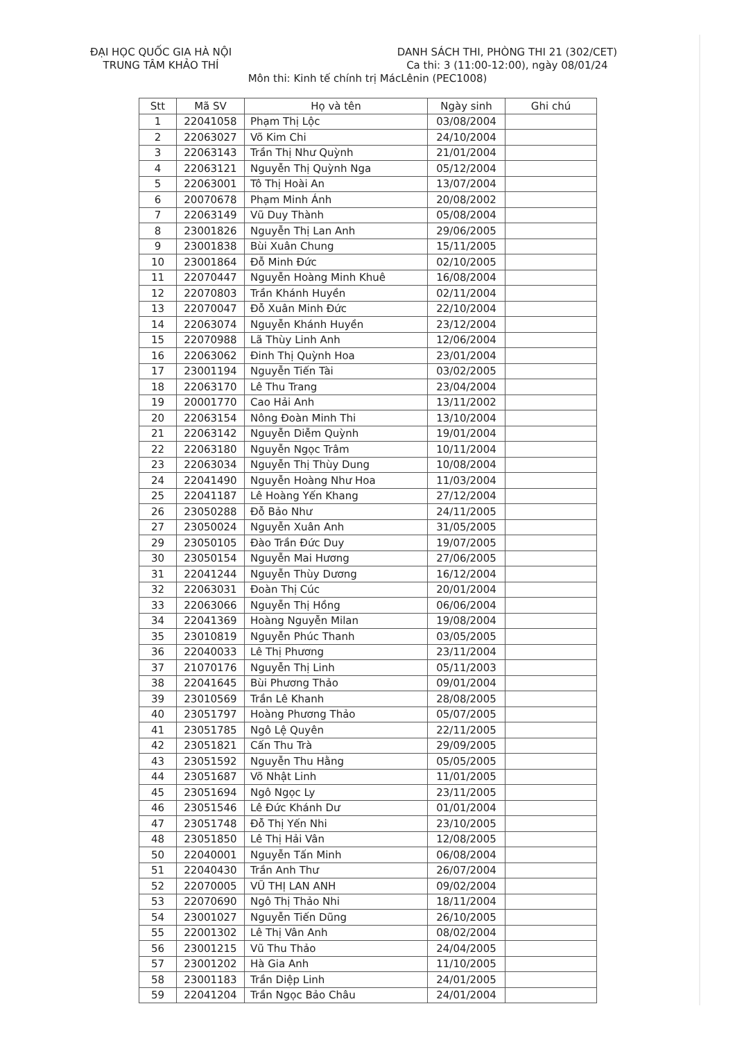ĐẠI HỌC QUỐC GIA HÀ NỘI
TRUNG TÂM KHẢO THÍ
DANH SÁCH THI, PHÒNG THI 21 (302/CET)
Ca thi: 3 (11:00-12:00), ngày 08/01/24
Môn thi: Kinh tế chính trị MácLênin (PEC1008)
| Stt | Mã SV | Họ và tên | Ngày sinh | Ghi chú |
| --- | --- | --- | --- | --- |
| 1 | 22041058 | Phạm Thị Lộc | 03/08/2004 | |
| 2 | 22063027 | Võ Kim Chi | 24/10/2004 | |
| 3 | 22063143 | Trần Thị Như Quỳnh | 21/01/2004 | |
| 4 | 22063121 | Nguyễn Thị Quỳnh Nga | 05/12/2004 | |
| 5 | 22063001 | Tô Thị Hoài An | 13/07/2004 | |
| 6 | 20070678 | Phạm Minh Ánh | 20/08/2002 | |
| 7 | 22063149 | Vũ Duy Thành | 05/08/2004 | |
| 8 | 23001826 | Nguyễn Thị Lan Anh | 29/06/2005 | |
| 9 | 23001838 | Bùi Xuân Chung | 15/11/2005 | |
| 10 | 23001864 | Đỗ Minh Đức | 02/10/2005 | |
| 11 | 22070447 | Nguyễn Hoàng Minh Khuê | 16/08/2004 | |
| 12 | 22070803 | Trần Khánh Huyền | 02/11/2004 | |
| 13 | 22070047 | Đỗ Xuân Minh Đức | 22/10/2004 | |
| 14 | 22063074 | Nguyễn Khánh Huyền | 23/12/2004 | |
| 15 | 22070988 | Lã Thùy Linh Anh | 12/06/2004 | |
| 16 | 22063062 | Đinh Thị Quỳnh Hoa | 23/01/2004 | |
| 17 | 23001194 | Nguyễn Tiến Tài | 03/02/2005 | |
| 18 | 22063170 | Lê Thu Trang | 23/04/2004 | |
| 19 | 20001770 | Cao Hải Anh | 13/11/2002 | |
| 20 | 22063154 | Nông Đoàn Minh Thi | 13/10/2004 | |
| 21 | 22063142 | Nguyễn Diễm Quỳnh | 19/01/2004 | |
| 22 | 22063180 | Nguyễn Ngọc Trâm | 10/11/2004 | |
| 23 | 22063034 | Nguyễn Thị Thùy Dung | 10/08/2004 | |
| 24 | 22041490 | Nguyễn Hoàng Như Hoa | 11/03/2004 | |
| 25 | 22041187 | Lê Hoàng Yến Khang | 27/12/2004 | |
| 26 | 23050288 | Đỗ Bảo Như | 24/11/2005 | |
| 27 | 23050024 | Nguyễn Xuân Anh | 31/05/2005 | |
| 29 | 23050105 | Đào Trần Đức Duy | 19/07/2005 | |
| 30 | 23050154 | Nguyễn Mai Hương | 27/06/2005 | |
| 31 | 22041244 | Nguyễn Thùy Dương | 16/12/2004 | |
| 32 | 22063031 | Đoàn Thị Cúc | 20/01/2004 | |
| 33 | 22063066 | Nguyễn Thị Hồng | 06/06/2004 | |
| 34 | 22041369 | Hoàng Nguyễn Milan | 19/08/2004 | |
| 35 | 23010819 | Nguyễn Phúc Thanh | 03/05/2005 | |
| 36 | 22040033 | Lê Thị Phương | 23/11/2004 | |
| 37 | 21070176 | Nguyễn Thị Linh | 05/11/2003 | |
| 38 | 22041645 | Bùi Phương Thảo | 09/01/2004 | |
| 39 | 23010569 | Trần Lê Khanh | 28/08/2005 | |
| 40 | 23051797 | Hoàng Phương Thảo | 05/07/2005 | |
| 41 | 23051785 | Ngô Lệ Quyên | 22/11/2005 | |
| 42 | 23051821 | Cấn Thu Trà | 29/09/2005 | |
| 43 | 23051592 | Nguyễn Thu Hằng | 05/05/2005 | |
| 44 | 23051687 | Võ Nhật Linh | 11/01/2005 | |
| 45 | 23051694 | Ngô Ngọc Ly | 23/11/2005 | |
| 46 | 23051546 | Lê Đức Khánh Dư | 01/01/2004 | |
| 47 | 23051748 | Đỗ Thị Yến Nhi | 23/10/2005 | |
| 48 | 23051850 | Lê Thị Hải Vân | 12/08/2005 | |
| 50 | 22040001 | Nguyễn Tấn Minh | 06/08/2004 | |
| 51 | 22040430 | Trần Anh Thư | 26/07/2004 | |
| 52 | 22070005 | VŨ THỊ LAN ANH | 09/02/2004 | |
| 53 | 22070690 | Ngô Thị Thảo Nhi | 18/11/2004 | |
| 54 | 23001027 | Nguyễn Tiến Dũng | 26/10/2005 | |
| 55 | 22001302 | Lê Thị Vân Anh | 08/02/2004 | |
| 56 | 23001215 | Vũ Thu Thảo | 24/04/2005 | |
| 57 | 23001202 | Hà Gia Anh | 11/10/2005 | |
| 58 | 23001183 | Trần Diệp Linh | 24/01/2005 | |
| 59 | 22041204 | Trần Ngọc Bảo Châu | 24/01/2004 | |